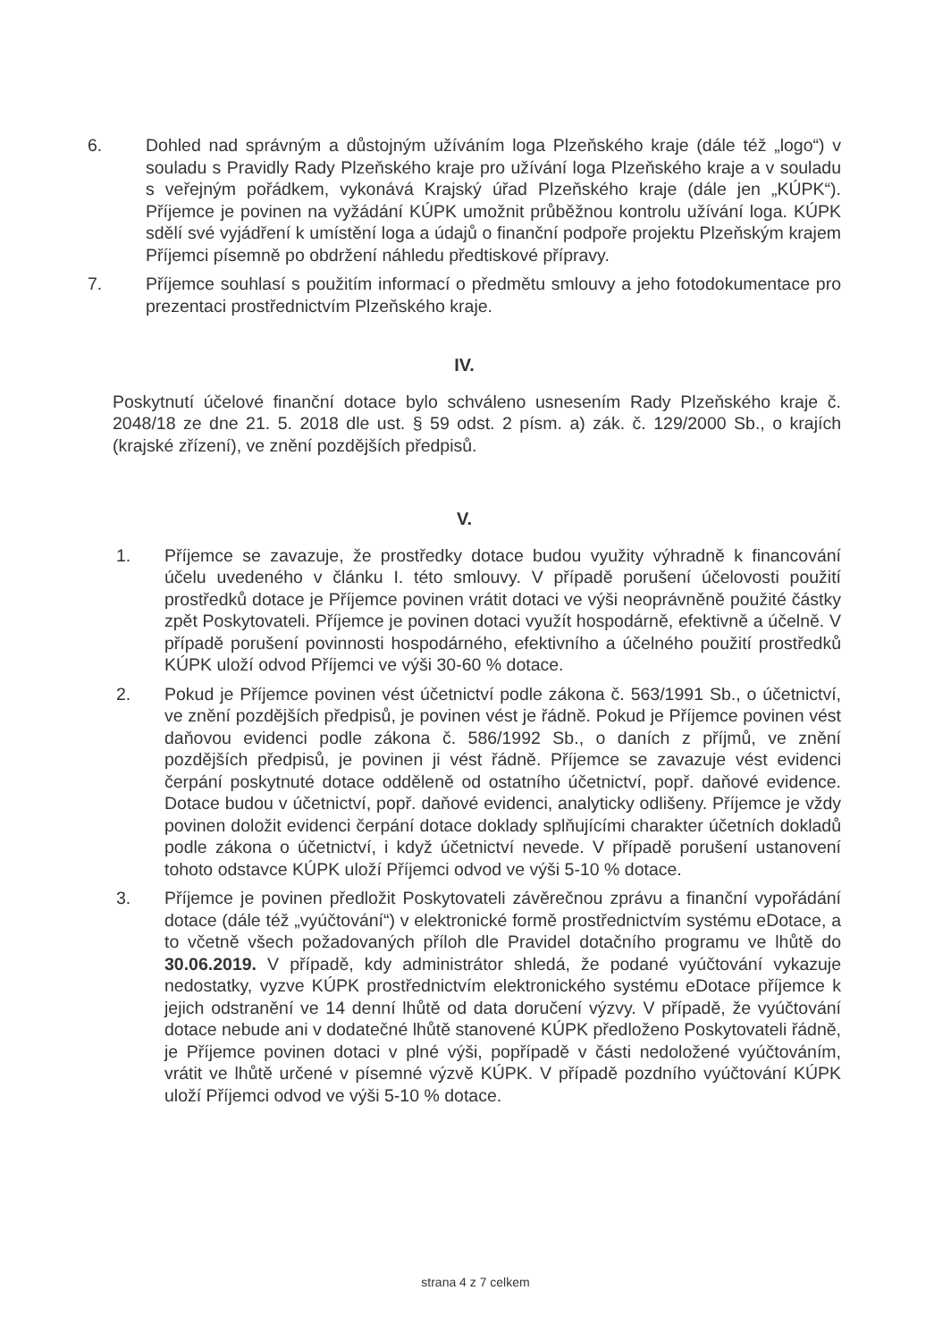6. Dohled nad správným a důstojným užíváním loga Plzeňského kraje (dále též „logo“) v souladu s Pravidly Rady Plzeňského kraje pro užívání loga Plzeňského kraje a v souladu s veřejným pořádkem, vykonává Krajský úřad Plzeňského kraje (dále jen „KÚPK“). Příjemce je povinen na vyžádání KÚPK umožnit průběžnou kontrolu užívání loga. KÚPK sdělí své vyjádření k umístění loga a údajů o finanční podpoře projektu Plzeňským krajem Příjemci písemně po obdržení náhledu předtiskové přípravy.
7. Příjemce souhlasí s použitím informací o předmětu smlouvy a jeho fotodokumentace pro prezentaci prostřednictvím Plzeňského kraje.
IV.
Poskytnutí účelové finanční dotace bylo schváleno usnesením Rady Plzeňského kraje č. 2048/18 ze dne 21. 5. 2018 dle ust. § 59 odst. 2 písm. a) zák. č. 129/2000 Sb., o krajích (krajské zřízení), ve znění pozdějších předpisů.
V.
1. Příjemce se zavazuje, že prostředky dotace budou využity výhradně k financování účelu uvedeného v článku I. této smlouvy. V případě porušení účelovosti použití prostředků dotace je Příjemce povinen vrátit dotaci ve výši neoprávněně použité částky zpět Poskytovateli. Příjemce je povinen dotaci využít hospodárně, efektivně a účelně. V případě porušení povinnosti hospodárného, efektivního a účelného použití prostředků KÚPK uloží odvod Příjemci ve výši 30-60 % dotace.
2. Pokud je Příjemce povinen vést účetnictví podle zákona č. 563/1991 Sb., o účetnictví, ve znění pozdějších předpisů, je povinen vést je řádně. Pokud je Příjemce povinen vést daňovou evidenci podle zákona č. 586/1992 Sb., o daních z příjmů, ve znění pozdějších předpisů, je povinen ji vést řádně. Příjemce se zavazuje vést evidenci čerpání poskytnuté dotace odděleně od ostatního účetnictví, popř. daňové evidence. Dotace budou v účetnictví, popř. daňové evidenci, analyticky odlišeny. Příjemce je vždy povinen doložit evidenci čerpání dotace doklady splňujícími charakter účetních dokladů podle zákona o účetnictví, i když účetnictví nevede. V případě porušení ustanovení tohoto odstavce KÚPK uloží Příjemci odvod ve výši 5-10 % dotace.
3. Příjemce je povinen předložit Poskytovateli závěrečnou zprávu a finanční vypořádání dotace (dále též „vyúčtování“) v elektronické formě prostřednictvím systému eDotace, a to včetně všech požadovaných příloh dle Pravidel dotačního programu ve lhůtě do 30.06.2019. V případě, kdy administrátor shledá, že podané vyúčtování vykazuje nedostatky, vyzve KÚPK prostřednictvím elektronického systému eDotace příjemce k jejich odstranění ve 14 denní lhůtě od data doručení výzvy. V případě, že vyúčtování dotace nebude ani v dodatečné lhůtě stanovené KÚPK předloženo Poskytovateli řádně, je Příjemce povinen dotaci v plné výši, popřípadě v části nedoložené vyúčtováním, vrátit ve lhůtě určené v písemné výzvě KÚPK. V případě pozdního vyúčtování KÚPK uloží Příjemci odvod ve výši 5-10 % dotace.
strana 4 z 7 celkem